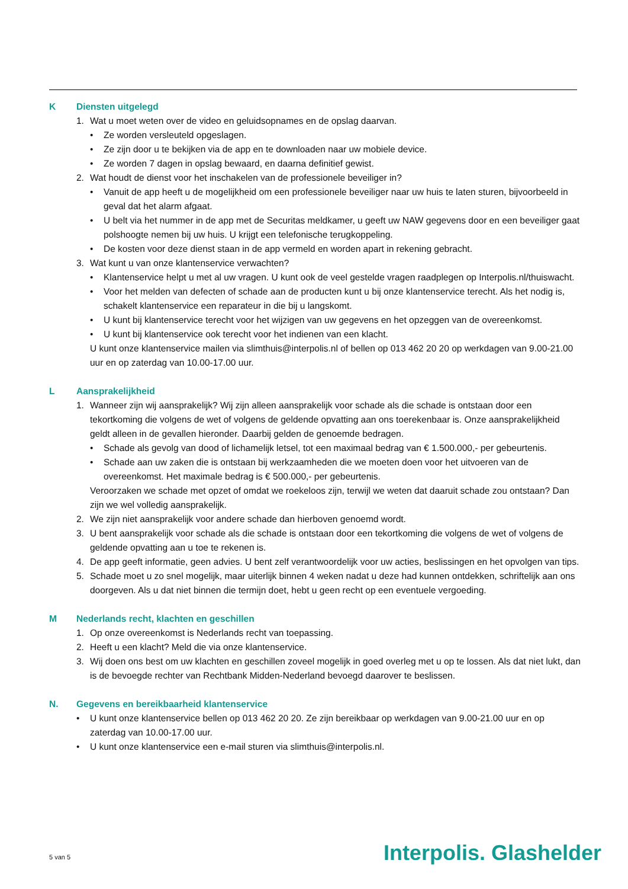K Diensten uitgelegd
1. Wat u moet weten over de video en geluidsopnames en de opslag daarvan.
• Ze worden versleuteld opgeslagen.
• Ze zijn door u te bekijken via de app en te downloaden naar uw mobiele device.
• Ze worden 7 dagen in opslag bewaard, en daarna definitief gewist.
2. Wat houdt de dienst voor het inschakelen van de professionele beveiliger in?
• Vanuit de app heeft u de mogelijkheid om een professionele beveiliger naar uw huis te laten sturen, bijvoorbeeld in geval dat het alarm afgaat.
• U belt via het nummer in de app met de Securitas meldkamer, u geeft uw NAW gegevens door en een beveiliger gaat polshoogte nemen bij uw huis. U krijgt een telefonische terugkoppeling.
• De kosten voor deze dienst staan in de app vermeld en worden apart in rekening gebracht.
3. Wat kunt u van onze klantenservice verwachten?
• Klantenservice helpt u met al uw vragen. U kunt ook de veel gestelde vragen raadplegen op Interpolis.nl/thuiswacht.
• Voor het melden van defecten of schade aan de producten kunt u bij onze klantenservice terecht. Als het nodig is, schakelt klantenservice een reparateur in die bij u langskomt.
• U kunt bij klantenservice terecht voor het wijzigen van uw gegevens en het opzeggen van de overeenkomst.
• U kunt bij klantenservice ook terecht voor het indienen van een klacht.
U kunt onze klantenservice mailen via slimthuis@interpolis.nl of bellen op 013 462 20 20 op werkdagen van 9.00-21.00 uur en op zaterdag van 10.00-17.00 uur.
L Aansprakelijkheid
1. Wanneer zijn wij aansprakelijk? Wij zijn alleen aansprakelijk voor schade als die schade is ontstaan door een tekortkoming die volgens de wet of volgens de geldende opvatting aan ons toerekenbaar is. Onze aansprakelijkheid geldt alleen in de gevallen hieronder. Daarbij gelden de genoemde bedragen.
• Schade als gevolg van dood of lichamelijk letsel, tot een maximaal bedrag van € 1.500.000,- per gebeurtenis.
• Schade aan uw zaken die is ontstaan bij werkzaamheden die we moeten doen voor het uitvoeren van de overeenkomst. Het maximale bedrag is € 500.000,- per gebeurtenis.
Veroorzaken we schade met opzet of omdat we roekeloos zijn, terwijl we weten dat daaruit schade zou ontstaan? Dan zijn we wel volledig aansprakelijk.
2. We zijn niet aansprakelijk voor andere schade dan hierboven genoemd wordt.
3. U bent aansprakelijk voor schade als die schade is ontstaan door een tekortkoming die volgens de wet of volgens de geldende opvatting aan u toe te rekenen is.
4. De app geeft informatie, geen advies. U bent zelf verantwoordelijk voor uw acties, beslissingen en het opvolgen van tips.
5. Schade moet u zo snel mogelijk, maar uiterlijk binnen 4 weken nadat u deze had kunnen ontdekken, schriftelijk aan ons doorgeven. Als u dat niet binnen die termijn doet, hebt u geen recht op een eventuele vergoeding.
M Nederlands recht, klachten en geschillen
1. Op onze overeenkomst is Nederlands recht van toepassing.
2. Heeft u een klacht? Meld die via onze klantenservice.
3. Wij doen ons best om uw klachten en geschillen zoveel mogelijk in goed overleg met u op te lossen. Als dat niet lukt, dan is de bevoegde rechter van Rechtbank Midden-Nederland bevoegd daarover te beslissen.
N. Gegevens en bereikbaarheid klantenservice
• U kunt onze klantenservice bellen op 013 462 20 20. Ze zijn bereikbaar op werkdagen van 9.00-21.00 uur en op zaterdag van 10.00-17.00 uur.
• U kunt onze klantenservice een e-mail sturen via slimthuis@interpolis.nl.
5 van 5 Interpolis. Glashelder